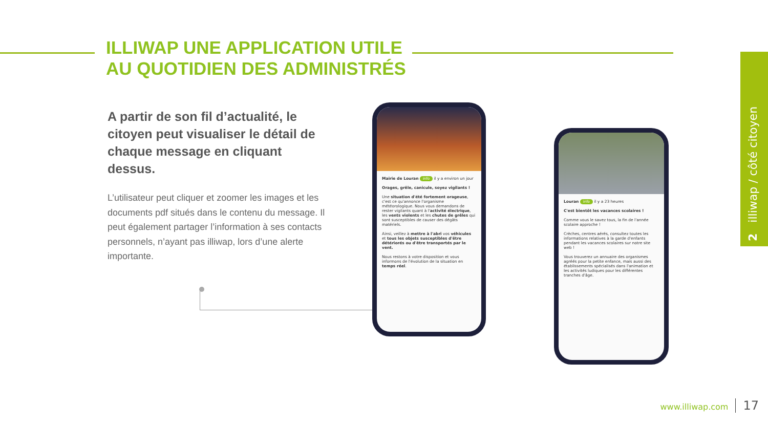ILLIWAP UNE APPLICATION UTILE
AU QUOTIDIEN DES ADMINISTRÉS
A partir de son fil d’actualité, le citoyen peut visualiser le détail de chaque message en cliquant dessus.
L’utilisateur peut cliquer et zoomer les images et les documents pdf situés dans le contenu du message. Il peut également partager l’information à ses contacts personnels, n’ayant pas illiwap, lors d’une alerte importante.
Mairie de Louran info il y a environ un jour
Orages, grêle, canicule, soyez vigilants !
Une situation d'été fortement orageuse, c'est ce qu'annonce l'organisme météorologique. Nous vous demandons de rester vigilants quant à l'activité électrique, les vents violents et les chutes de grêles qui sont susceptibles de causer des dégâts matériels.
Ainsi, veillez à mettre à l'abri vos véhicules et tous les objets susceptibles d'être détériorés ou d'être transportés par le vent.
Nous restons à votre disposition et vous informons de l'évolution de la situation en temps réel.
Louran info il y a 23 heures
C'est bientôt les vacances scolaires !
Comme vous le savez tous, la fin de l'année scolaire approche !
Crèches, centres aérés, consultez toutes les informations relatives à la garde d'enfants pendant les vacances scolaires sur notre site web !
Vous trouverez un annuaire des organismes agréés pour la petite enfance, mais aussi des établissements spécialisés dans l'animation et les activités ludiques pour les différentes tranches d'âge.
2 illiwap / côté citoyen
www.illiwap.com 17